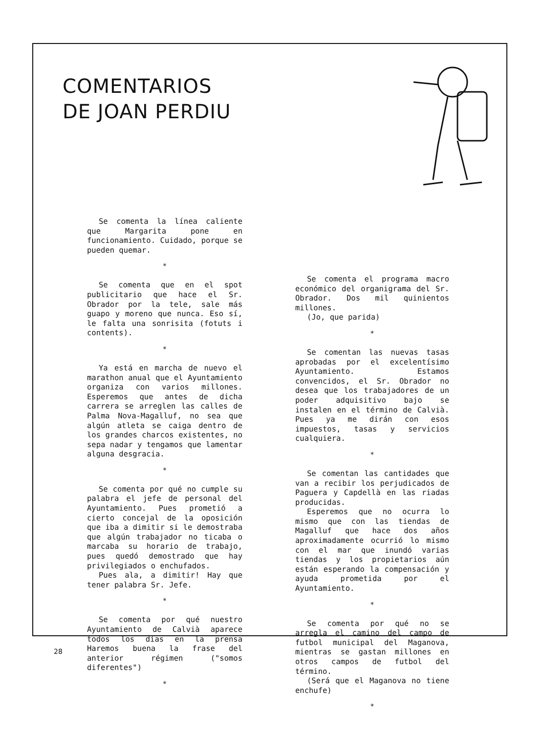COMENTARIOS
DE JOAN PERDIU
Se comenta la línea caliente que Margarita pone en funcionamiento. Cuidado, porque se pueden quemar.
*
Se comenta que en el spot publicitario que hace el Sr. Obrador por la tele, sale más guapo y moreno que nunca. Eso sí, le falta una sonrisita (fotuts i contents).
*
Ya está en marcha de nuevo el marathon anual que el Ayuntamiento organiza con varios millones. Esperemos que antes de dicha carrera se arreglen las calles de Palma Nova-Magalluf, no sea que algún atleta se caiga dentro de los grandes charcos existentes, no sepa nadar y tengamos que lamentar alguna desgracia.
*
Se comenta por qué no cumple su palabra el jefe de personal del Ayuntamiento. Pues prometió a cierto concejal de la oposición que iba a dimitir si le demostraba que algún trabajador no ticaba o marcaba su horario de trabajo, pues quedó demostrado que hay privilegiados o enchufados.
Pues ala, a dimitir! Hay que tener palabra Sr. Jefe.
*
Se comenta por qué nuestro Ayuntamiento de Calvià aparece todos los días en la prensa Haremos buena la frase del anterior régimen ("somos diferentes")
*
Se comenta el programa macro económico del organigrama del Sr. Obrador. Dos mil quinientos millones.
(Jo, que parida)
*
Se comentan las nuevas tasas aprobadas por el excelentísimo Ayuntamiento. Estamos convencidos, el Sr. Obrador no desea que los trabajadores de un poder adquisitivo bajo se instalen en el término de Calvià. Pues ya me dirán con esos impuestos, tasas y servicios cualquiera.
*
Se comentan las cantidades que van a recibir los perjudicados de Paguera y Capdellà en las riadas producidas.
Esperemos que no ocurra lo mismo que con las tiendas de Magalluf que hace dos años aproximadamente ocurrió lo mismo con el mar que inundó varias tiendas y los propietarios aún están esperando la compensación y ayuda prometida por el Ayuntamiento.
*
Se comenta por qué no se arregla el camino del campo de futbol municipal del Maganova, mientras se gastan millones en otros campos de futbol del término.
(Será que el Maganova no tiene enchufe)
*
28